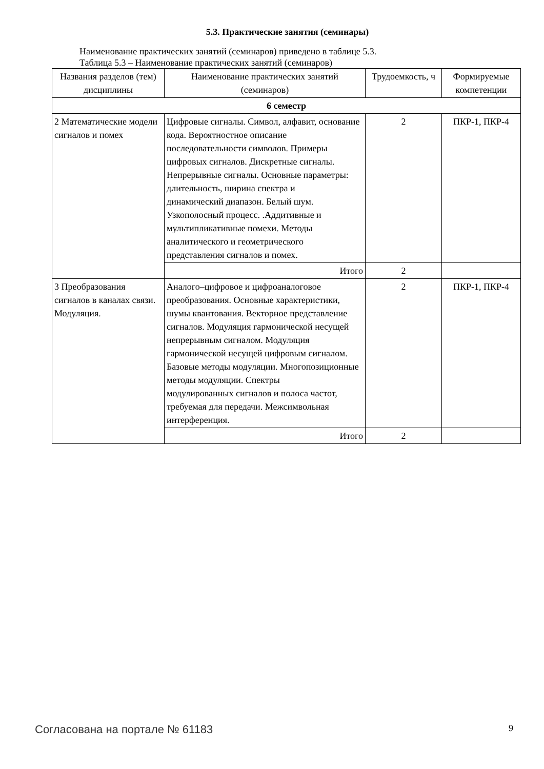5.3. Практические занятия (семинары)
Наименование практических занятий (семинаров) приведено в таблице 5.3.
Таблица 5.3 – Наименование практических занятий (семинаров)
| Названия разделов (тем) дисциплины | Наименование практических занятий (семинаров) | Трудоемкость, ч | Формируемые компетенции |
| --- | --- | --- | --- |
| 6 семестр | | | |
| 2 Математические модели сигналов и помех | Цифровые сигналы. Символ, алфавит, основание кода. Вероятностное описание последовательности символов. Примеры цифровых сигналов. Дискретные сигналы. Непрерывные сигналы. Основные параметры: длительность, ширина спектра и динамический диапазон. Белый шум. Узкополосный процесс. .Аддитивные и мультипликативные помехи. Методы аналитического и геометрического представления сигналов и помех. | 2 | ПКР-1, ПКР-4 |
| | Итого | 2 | |
| 3 Преобразования сигналов в каналах связи. Модуляция. | Аналого–цифровое и цифроаналоговое преобразования. Основные характеристики, шумы квантования. Векторное представление сигналов. Модуляция гармонической несущей непрерывным сигналом. Модуляция гармонической несущей цифровым сигналом. Базовые методы модуляции. Многопозиционные методы модуляции. Спектры модулированных сигналов и полоса частот, требуемая для передачи. Межсимвольная интерференция. | 2 | ПКР-1, ПКР-4 |
| | Итого | 2 | |
Согласована на портале № 61183 9